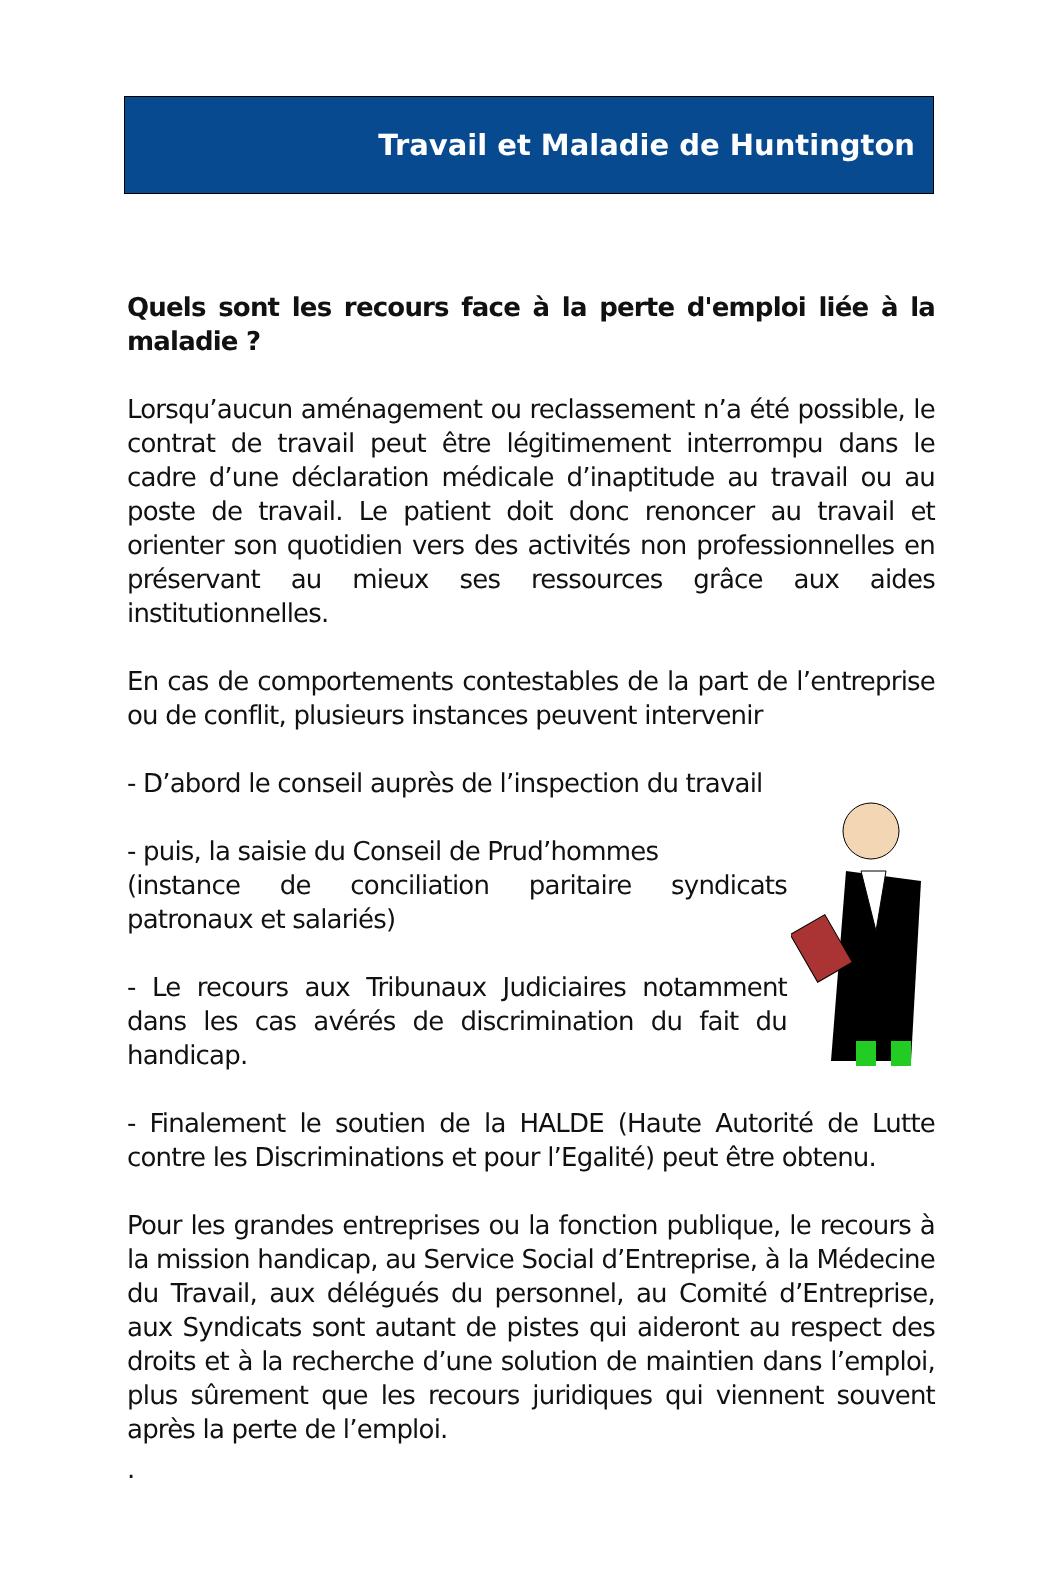Travail et Maladie de Huntington
Quels sont les recours face à la perte d'emploi liée à la maladie ?
Lorsqu’aucun aménagement ou reclassement n’a été possible, le contrat de travail peut être légitimement interrompu dans le cadre d’une déclaration médicale d’inaptitude au travail ou au poste de travail. Le patient doit donc renoncer au travail et orienter son quotidien vers des activités non professionnelles en préservant au mieux ses ressources grâce aux aides institutionnelles.
En cas de comportements contestables de la part de l’entreprise ou de conflit, plusieurs instances peuvent intervenir
- D’abord le conseil auprès de l’inspection du travail
- puis, la saisie du Conseil de Prud’hommes
(instance de conciliation paritaire syndicats patronaux et salariés)
- Le recours aux Tribunaux Judiciaires notamment dans les cas avérés de discrimination du fait du handicap.
- Finalement le soutien de la HALDE (Haute Autorité de Lutte contre les Discriminations et pour l’Egalité) peut être obtenu.
Pour les grandes entreprises ou la fonction publique, le recours à la mission handicap, au Service Social d’Entreprise, à la Médecine du Travail, aux délégués du personnel, au Comité d’Entreprise, aux Syndicats sont autant de pistes qui aideront au respect des droits et à la recherche d’une solution de maintien dans l’emploi, plus sûrement que les recours juridiques qui viennent souvent après la perte de l’emploi.
.